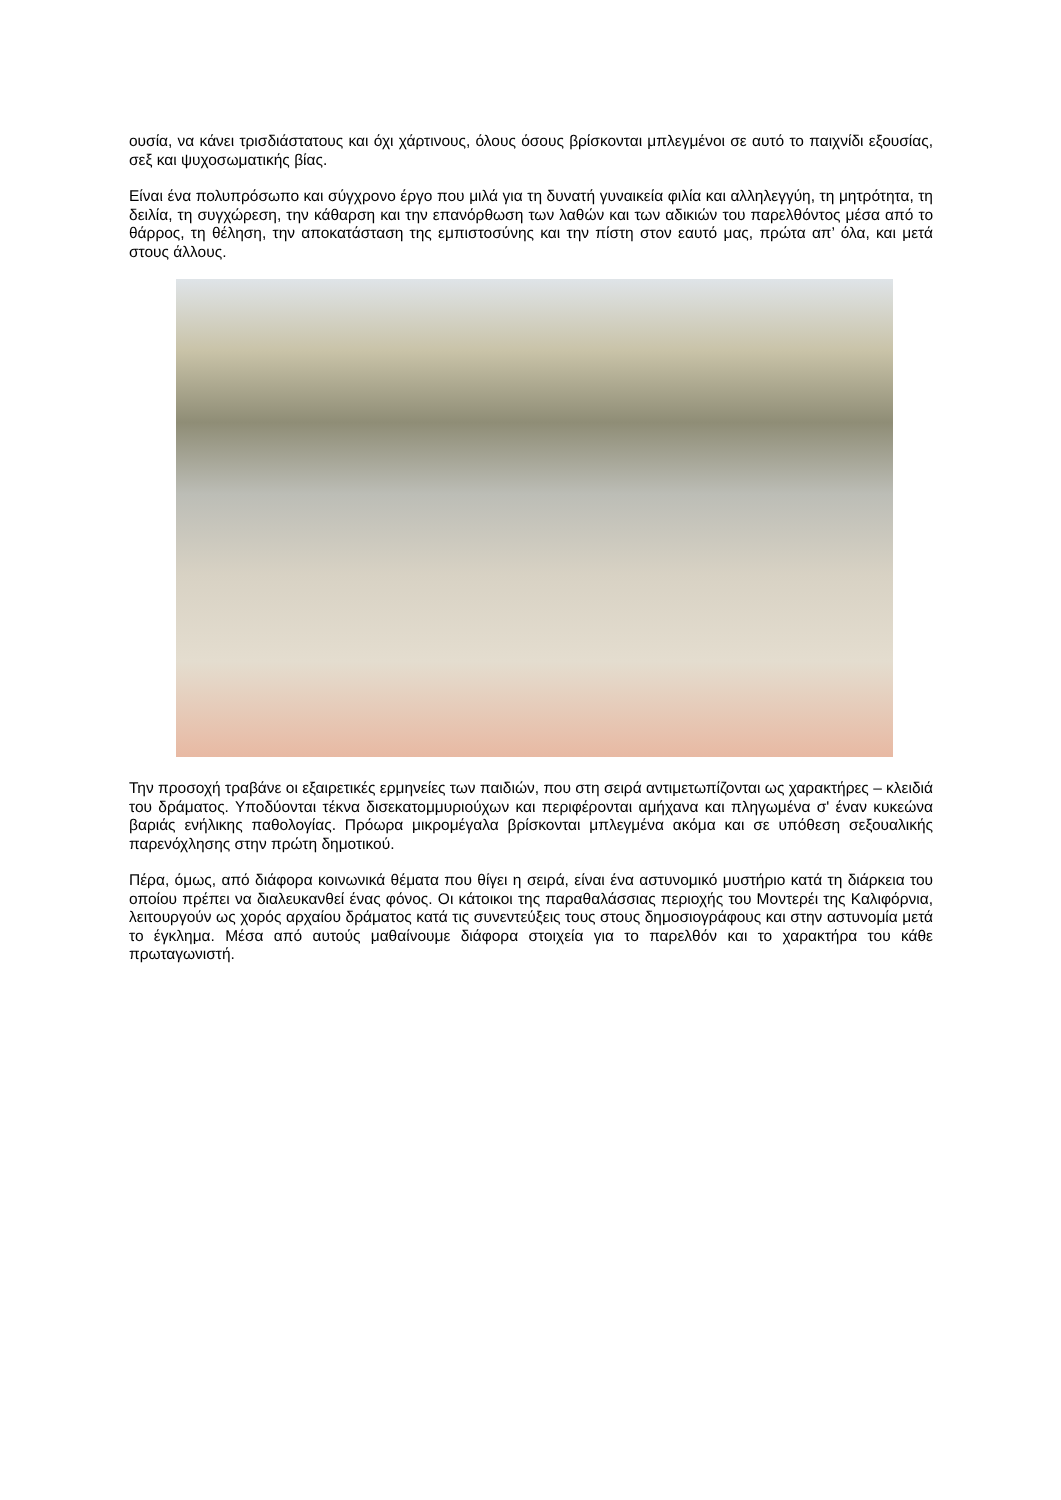ουσία, να κάνει τρισδιάστατους και όχι χάρτινους, όλους όσους βρίσκονται μπλεγμένοι σε αυτό το παιχνίδι εξουσίας, σεξ και ψυχοσωματικής βίας.
Είναι ένα πολυπρόσωπο και σύγχρονο έργο που μιλά για τη δυνατή γυναικεία φιλία και αλληλεγγύη, τη μητρότητα, τη δειλία, τη συγχώρεση, την κάθαρση και την επανόρθωση των λαθών και των αδικιών του παρελθόντος μέσα από το θάρρος, τη θέληση, την αποκατάσταση της εμπιστοσύνης και την πίστη στον εαυτό μας, πρώτα απ’ όλα, και μετά στους άλλους.
Την προσοχή τραβάνε οι εξαιρετικές ερμηνείες των παιδιών, που στη σειρά αντιμετωπίζονται ως χαρακτήρες – κλειδιά του δράματος. Υποδύονται τέκνα δισεκατομμυριούχων και περιφέρονται αμήχανα και πληγωμένα σ' έναν κυκεώνα βαριάς ενήλικης παθολογίας. Πρόωρα μικρομέγαλα βρίσκονται μπλεγμένα ακόμα και σε υπόθεση σεξουαλικής παρενόχλησης στην πρώτη δημοτικού.
Πέρα, όμως, από διάφορα κοινωνικά θέματα που θίγει η σειρά, είναι ένα αστυνομικό μυστήριο κατά τη διάρκεια του οποίου πρέπει να διαλευκανθεί ένας φόνος. Οι κάτοικοι της παραθαλάσσιας περιοχής του Μοντερέι της Καλιφόρνια, λειτουργούν ως χορός αρχαίου δράματος κατά τις συνεντεύξεις τους στους δημοσιογράφους και στην αστυνομία μετά το έγκλημα. Μέσα από αυτούς μαθαίνουμε διάφορα στοιχεία για το παρελθόν και το χαρακτήρα του κάθε πρωταγωνιστή.